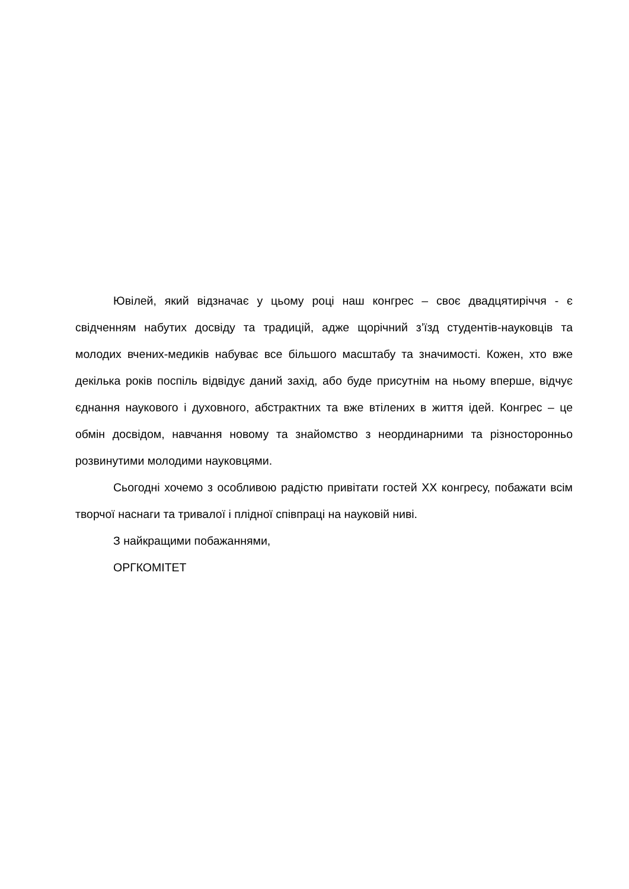Ювілей, який відзначає у цьому році наш конгрес – своє двадцятиріччя - є свідченням набутих досвіду та традицій, адже щорічний з’їзд студентів-науковців та молодих вчених-медиків набуває все більшого масштабу та значимості. Кожен, хто вже декілька років поспіль відвідує даний захід, або буде присутнім на ньому вперше, відчує єднання наукового і духовного, абстрактних та вже втілених в життя ідей. Конгрес – це обмін досвідом, навчання новому та знайомство з неординарними та різносторонньо розвинутими молодими науковцями.
Сьогодні хочемо з особливою радістю привітати гостей XX конгресу, побажати всім творчої наснаги та тривалої і плідної співпраці на науковій ниві.
З найкращими побажаннями,
ОРГКОМІТЕТ